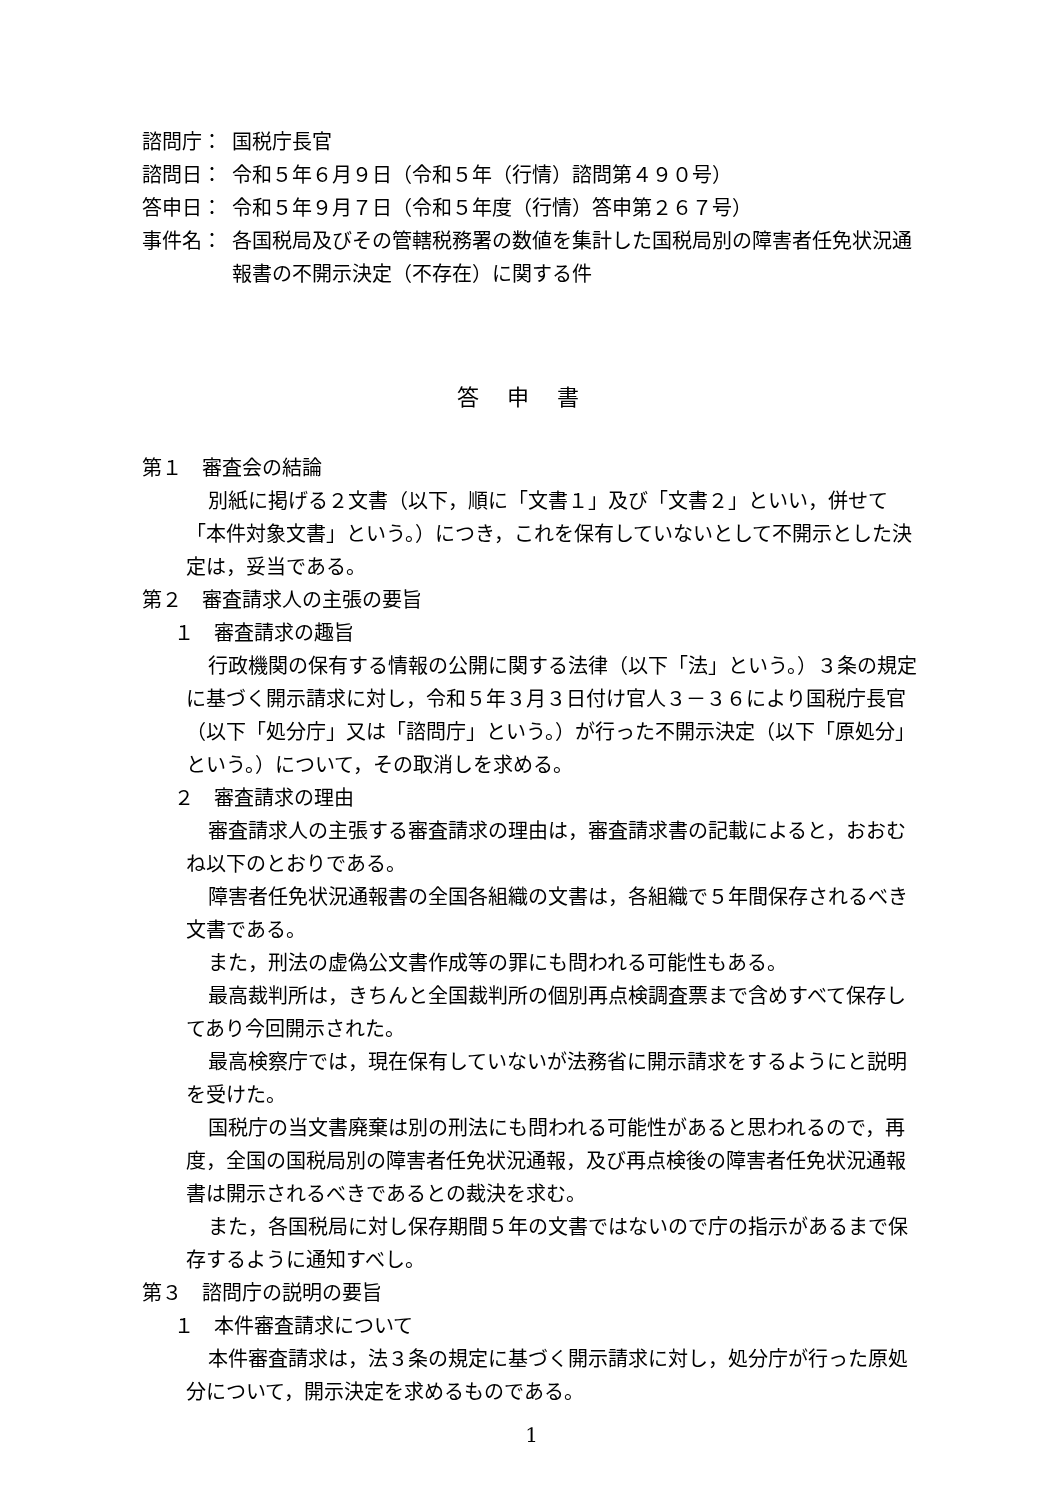諮問庁： 国税庁長官
諮問日： 令和５年６月９日（令和５年（行情）諮問第４９０号）
答申日： 令和５年９月７日（令和５年度（行情）答申第２６７号）
事件名： 各国税局及びその管轄税務署の数値を集計した国税局別の障害者任免状況通報書の不開示決定（不存在）に関する件
答申書
第１　審査会の結論
別紙に掲げる２文書（以下，順に「文書１」及び「文書２」といい，併せて「本件対象文書」という。）につき，これを保有していないとして不開示とした決定は，妥当である。
第２　審査請求人の主張の要旨
１　審査請求の趣旨
行政機関の保有する情報の公開に関する法律（以下「法」という。）３条の規定に基づく開示請求に対し，令和５年３月３日付け官人３－３６により国税庁長官（以下「処分庁」又は「諮問庁」という。）が行った不開示決定（以下「原処分」という。）について，その取消しを求める。
２　審査請求の理由
審査請求人の主張する審査請求の理由は，審査請求書の記載によると，おおむね以下のとおりである。
障害者任免状況通報書の全国各組織の文書は，各組織で５年間保存されるべき文書である。
また，刑法の虚偽公文書作成等の罪にも問われる可能性もある。
最高裁判所は，きちんと全国裁判所の個別再点検調査票まで含めすべて保存してあり今回開示された。
最高検察庁では，現在保有していないが法務省に開示請求をするようにと説明を受けた。
国税庁の当文書廃棄は別の刑法にも問われる可能性があると思われるので，再度，全国の国税局別の障害者任免状況通報，及び再点検後の障害者任免状況通報書は開示されるべきであるとの裁決を求む。
また，各国税局に対し保存期間５年の文書ではないので庁の指示があるまで保存するように通知すべし。
第３　諮問庁の説明の要旨
１　本件審査請求について
本件審査請求は，法３条の規定に基づく開示請求に対し，処分庁が行った原処分について，開示決定を求めるものである。
1